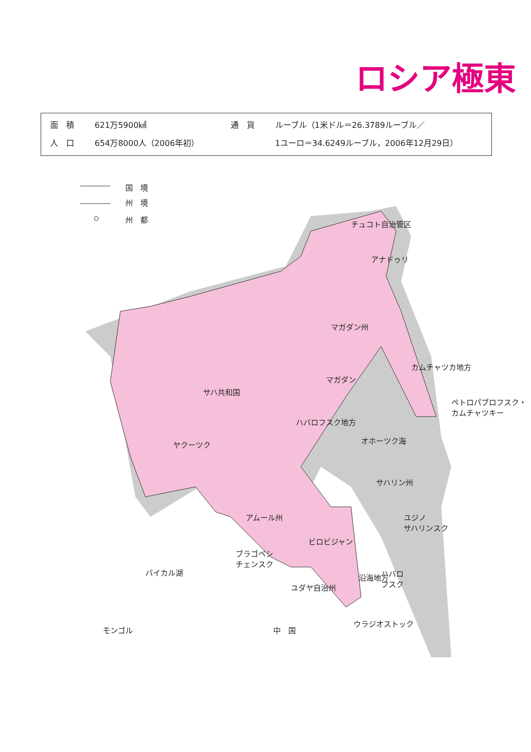ロシア極東
| 面 積 | 621万5900㎢ | 通 貨 | ルーブル（1米ドル＝26.3789ルーブル／ |
| 人 口 | 654万8000人（2006年初） | | 1ユーロ＝34.6249ルーブル，2006年12月29日） |
国　境
州　境
州　都
チュコト自治管区
アナドゥリ
マガダン州
マガダン
カムチャツカ地方
ペトロパブロフスク・
カムチャツキー
サハ共和国
ヤクーツク
ハバロフスク地方
オホーツク海
サハリン州
アムール州 ユジノ
サハリンスク
ビロビジャン
ブラゴベシ
チェンスク
バイカル湖 ハバロ
フスク
ユダヤ自治州
沿海地方
ウラジオストック
モンゴル 中　国